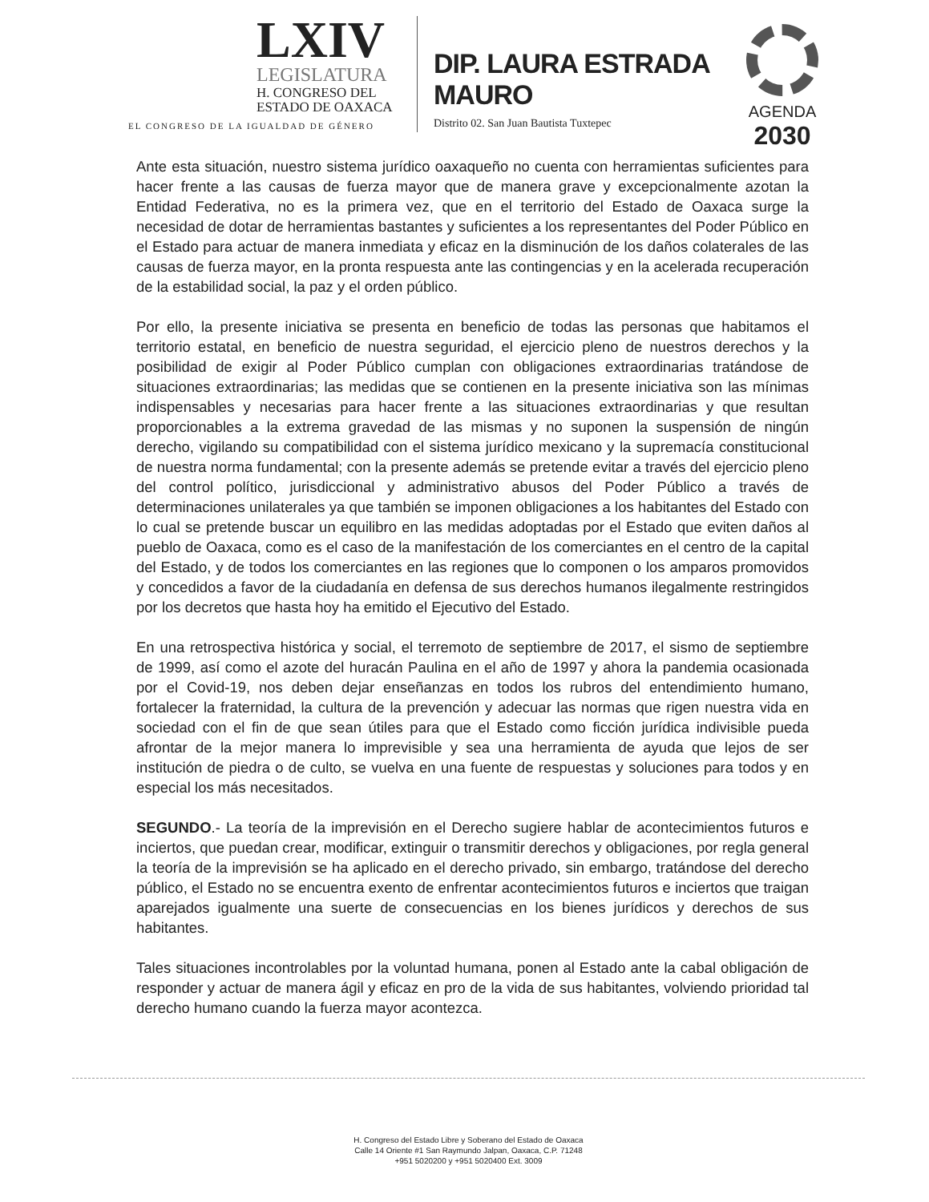LXIV
LEGISLATURA
H. CONGRESO DEL
ESTADO DE OAXACA
EL CONGRESO DE LA IGUALDAD DE GÉNERO
DIP. LAURA ESTRADA MAURO
Distrito 02. San Juan Bautista Tuxtepec
AGENDA
2030
Ante esta situación, nuestro sistema jurídico oaxaqueño no cuenta con herramientas suficientes para hacer frente a las causas de fuerza mayor que de manera grave y excepcionalmente azotan la Entidad Federativa, no es la primera vez, que en el territorio del Estado de Oaxaca surge la necesidad de dotar de herramientas bastantes y suficientes a los representantes del Poder Público en el Estado para actuar de manera inmediata y eficaz en la disminución de los daños colaterales de las causas de fuerza mayor, en la pronta respuesta ante las contingencias y en la acelerada recuperación de la estabilidad social, la paz y el orden público.
Por ello, la presente iniciativa se presenta en beneficio de todas las personas que habitamos el territorio estatal, en beneficio de nuestra seguridad, el ejercicio pleno de nuestros derechos y la posibilidad de exigir al Poder Público cumplan con obligaciones extraordinarias tratándose de situaciones extraordinarias; las medidas que se contienen en la presente iniciativa son las mínimas indispensables y necesarias para hacer frente a las situaciones extraordinarias y que resultan proporcionables a la extrema gravedad de las mismas y no suponen la suspensión de ningún derecho, vigilando su compatibilidad con el sistema jurídico mexicano y la supremacía constitucional de nuestra norma fundamental; con la presente además se pretende evitar a través del ejercicio pleno del control político, jurisdiccional y administrativo abusos del Poder Público a través de determinaciones unilaterales ya que también se imponen obligaciones a los habitantes del Estado con lo cual se pretende buscar un equilibro en las medidas adoptadas por el Estado que eviten daños al pueblo de Oaxaca, como es el caso de la manifestación de los comerciantes en el centro de la capital del Estado, y de todos los comerciantes en las regiones que lo componen o los amparos promovidos y concedidos a favor de la ciudadanía en defensa de sus derechos humanos ilegalmente restringidos por los decretos que hasta hoy ha emitido el Ejecutivo del Estado.
En una retrospectiva histórica y social, el terremoto de septiembre de 2017, el sismo de septiembre de 1999, así como el azote del huracán Paulina en el año de 1997 y ahora la pandemia ocasionada por el Covid-19, nos deben dejar enseñanzas en todos los rubros del entendimiento humano, fortalecer la fraternidad, la cultura de la prevención y adecuar las normas que rigen nuestra vida en sociedad con el fin de que sean útiles para que el Estado como ficción jurídica indivisible pueda afrontar de la mejor manera lo imprevisible y sea una herramienta de ayuda que lejos de ser institución de piedra o de culto, se vuelva en una fuente de respuestas y soluciones para todos y en especial los más necesitados.
SEGUNDO.- La teoría de la imprevisión en el Derecho sugiere hablar de acontecimientos futuros e inciertos, que puedan crear, modificar, extinguir o transmitir derechos y obligaciones, por regla general la teoría de la imprevisión se ha aplicado en el derecho privado, sin embargo, tratándose del derecho público, el Estado no se encuentra exento de enfrentar acontecimientos futuros e inciertos que traigan aparejados igualmente una suerte de consecuencias en los bienes jurídicos y derechos de sus habitantes.
Tales situaciones incontrolables por la voluntad humana, ponen al Estado ante la cabal obligación de responder y actuar de manera ágil y eficaz en pro de la vida de sus habitantes, volviendo prioridad tal derecho humano cuando la fuerza mayor acontezca.
H. Congreso del Estado Libre y Soberano del Estado de Oaxaca
Calle 14 Oriente #1 San Raymundo Jalpan, Oaxaca, C.P. 71248
+951 5020200 y +951 5020400 Ext. 3009